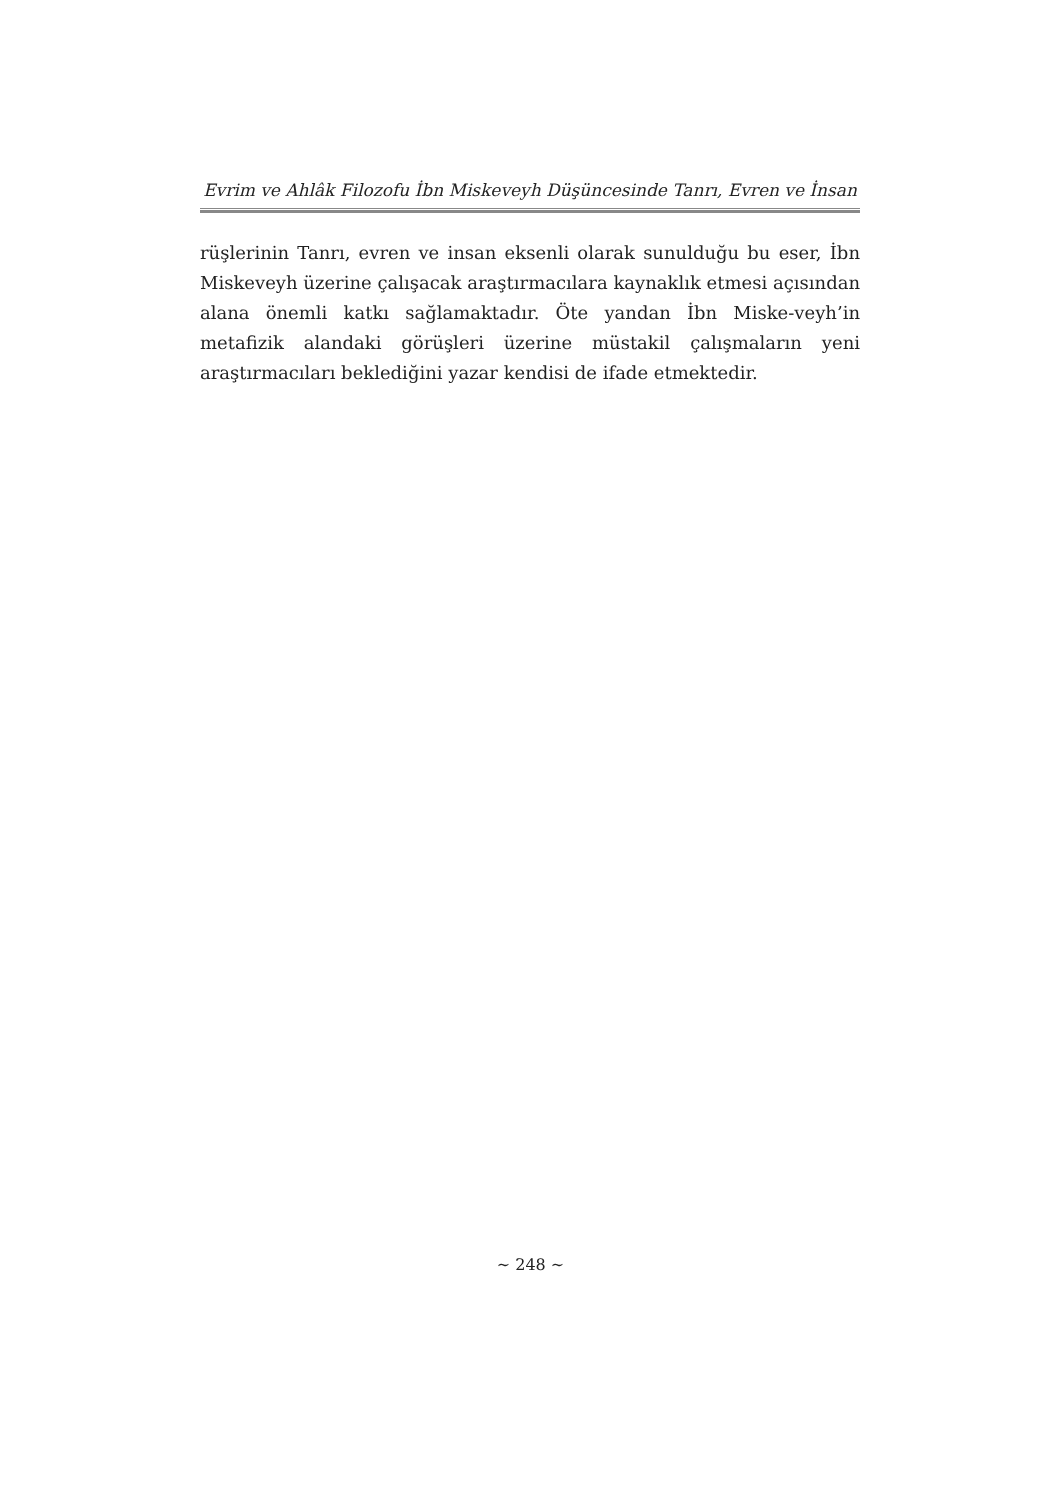Evrim ve Ahlâk Filozofu İbn Miskeveyh Düşüncesinde Tanrı, Evren ve İnsan
rüşlerinin Tanrı, evren ve insan eksenli olarak sunulduğu bu eser, İbn Miskeveyh üzerine çalışacak araştırmacılara kaynaklık etmesi açısından alana önemli katkı sağlamaktadır. Öte yandan İbn Miske-veyh’in metafizik alandaki görüşleri üzerine müstakil çalışmaların yeni araştırmacıları beklediğini yazar kendisi de ifade etmektedir.
~ 248 ~